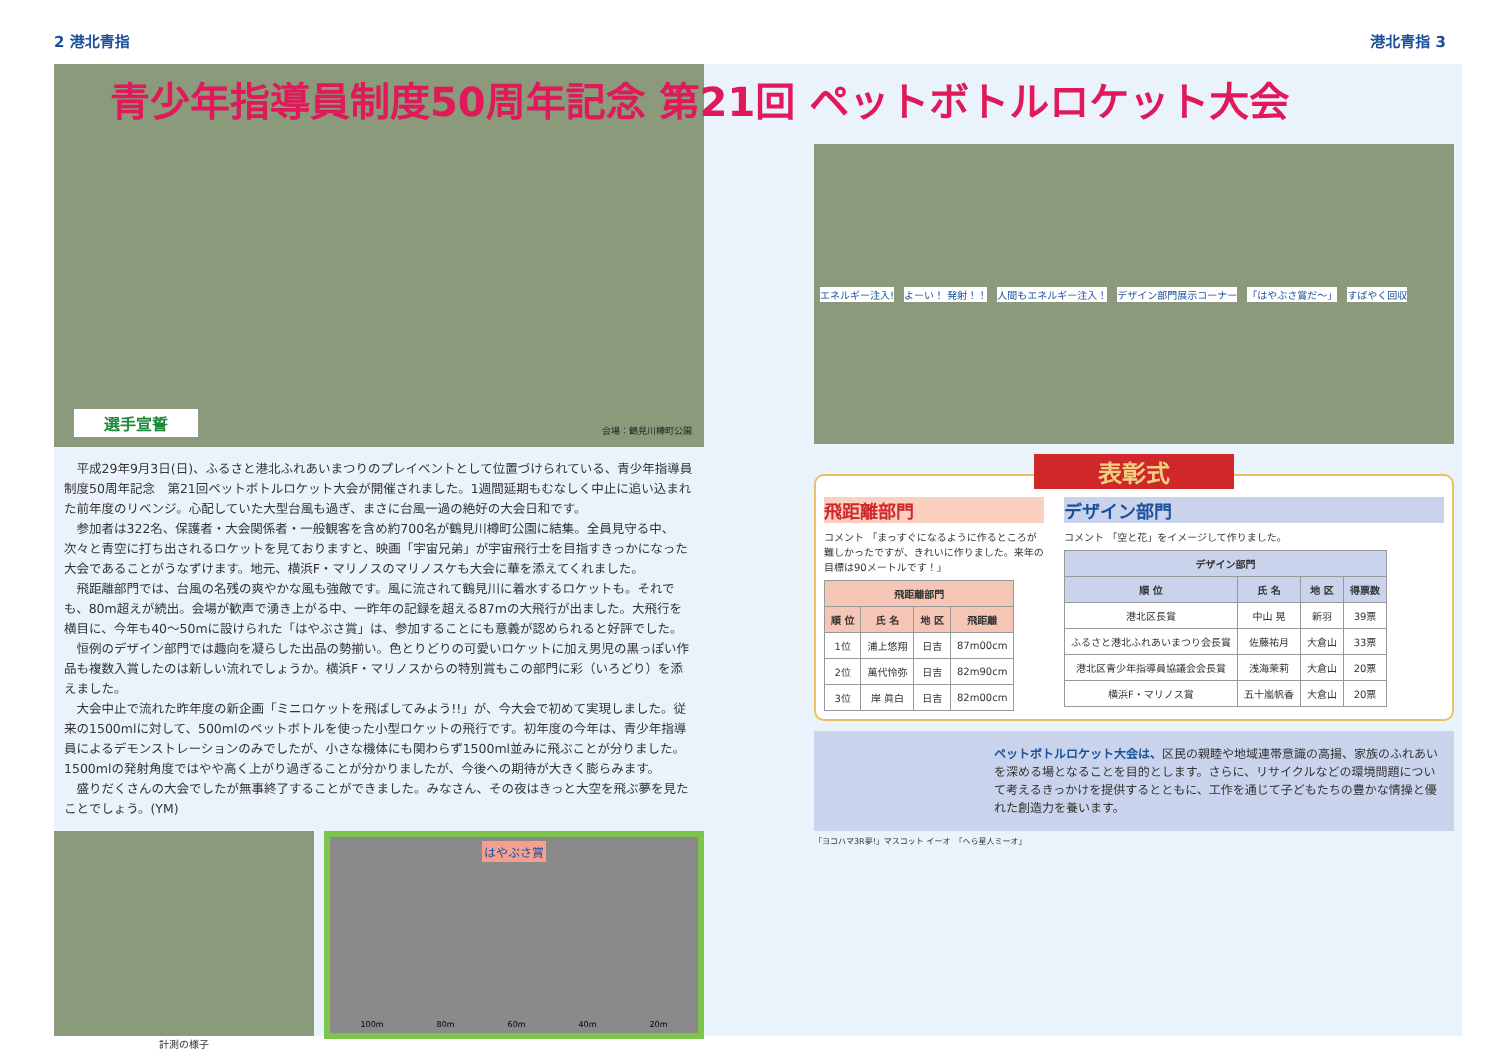2 港北青指 港北青指 3
青少年指導員制度50周年記念 第21回 ペットボトルロケット大会
選手宣誓 会場：鶴見川樽町公園
　平成29年9月3日(日)、ふるさと港北ふれあいまつりのプレイベントとして位置づけられている、青少年指導員制度50周年記念　第21回ペットボトルロケット大会が開催されました。1週間延期もむなしく中止に追い込まれた前年度のリベンジ。心配していた大型台風も過ぎ、まさに台風一過の絶好の大会日和です。
　参加者は322名、保護者・大会関係者・一般観客を含め約700名が鶴見川樽町公園に結集。全員見守る中、次々と青空に打ち出されるロケットを見ておりますと、映画「宇宙兄弟」が宇宙飛行士を目指すきっかになった大会であることがうなずけます。地元、横浜F・マリノスのマリノスケも大会に華を添えてくれました。
　飛距離部門では、台風の名残の爽やかな風も強敵です。風に流されて鶴見川に着水するロケットも。それでも、80m超えが続出。会場が歓声で湧き上がる中、一昨年の記録を超える87mの大飛行が出ました。大飛行を横目に、今年も40～50mに設けられた「はやぶさ賞」は、参加することにも意義が認められると好評でした。
　恒例のデザイン部門では趣向を凝らした出品の勢揃い。色とりどりの可愛いロケットに加え男児の黒っぽい作品も複数入賞したのは新しい流れでしょうか。横浜F・マリノスからの特別賞もこの部門に彩（いろどり）を添えました。
　大会中止で流れた昨年度の新企画「ミニロケットを飛ばしてみよう!!」が、今大会で初めて実現しました。従来の1500mlに対して、500mlのペットボトルを使った小型ロケットの飛行です。初年度の今年は、青少年指導員によるデモンストレーションのみでしたが、小さな機体にも関わらず1500ml並みに飛ぶことが分りました。1500mlの発射角度ではやや高く上がり過ぎることが分かりましたが、今後への期待が大きく膨らみます。
　盛りだくさんの大会でしたが無事終了することができました。みなさん、その夜はきっと大空を飛ぶ夢を見たことでしょう。(YM)
計測の様子
はやぶさ賞
100m 80m 60m 40m 20m
エネルギー注入! よーい！ 発射！！ 人間もエネルギー注入！ デザイン部門展示コーナー 「はやぶさ賞だ～」 すばやく回収
表彰式
飛距離部門
コメント 「まっすぐになるように作るところが難しかったですが、きれいに作りました。来年の目標は90メートルです！」
| 飛距離部門 | | | |
| --- | --- | --- | --- |
| 順 位 | 氏 名 | 地 区 | 飛距離 |
| 1位 | 浦上悠翔 | 日吉 | 87m00cm |
| 2位 | 萬代怜弥 | 日吉 | 82m90cm |
| 3位 | 岸 眞白 | 日吉 | 82m00cm |
デザイン部門
コメント 「空と花」をイメージして作りました。
| デザイン部門 | | | |
| --- | --- | --- | --- |
| 順 位 | 氏 名 | 地 区 | 得票数 |
| 港北区長賞 | 中山 晃 | 新羽 | 39票 |
| ふるさと港北ふれあいまつり会長賞 | 佐藤祐月 | 大倉山 | 33票 |
| 港北区青少年指導員協議会会長賞 | 浅海茉莉 | 大倉山 | 20票 |
| 横浜F・マリノス賞 | 五十嵐帆香 | 大倉山 | 20票 |
ペットボトルロケット大会は、区民の親睦や地域連帯意識の高揚、家族のふれあいを深める場となることを目的とします。さらに、リサイクルなどの環境問題について考えるきっかけを提供するとともに、工作を通じて子どもたちの豊かな情操と優れた創造力を養います。
「ヨコハマ3R夢!」マスコット イーオ　「へら星人ミーオ」